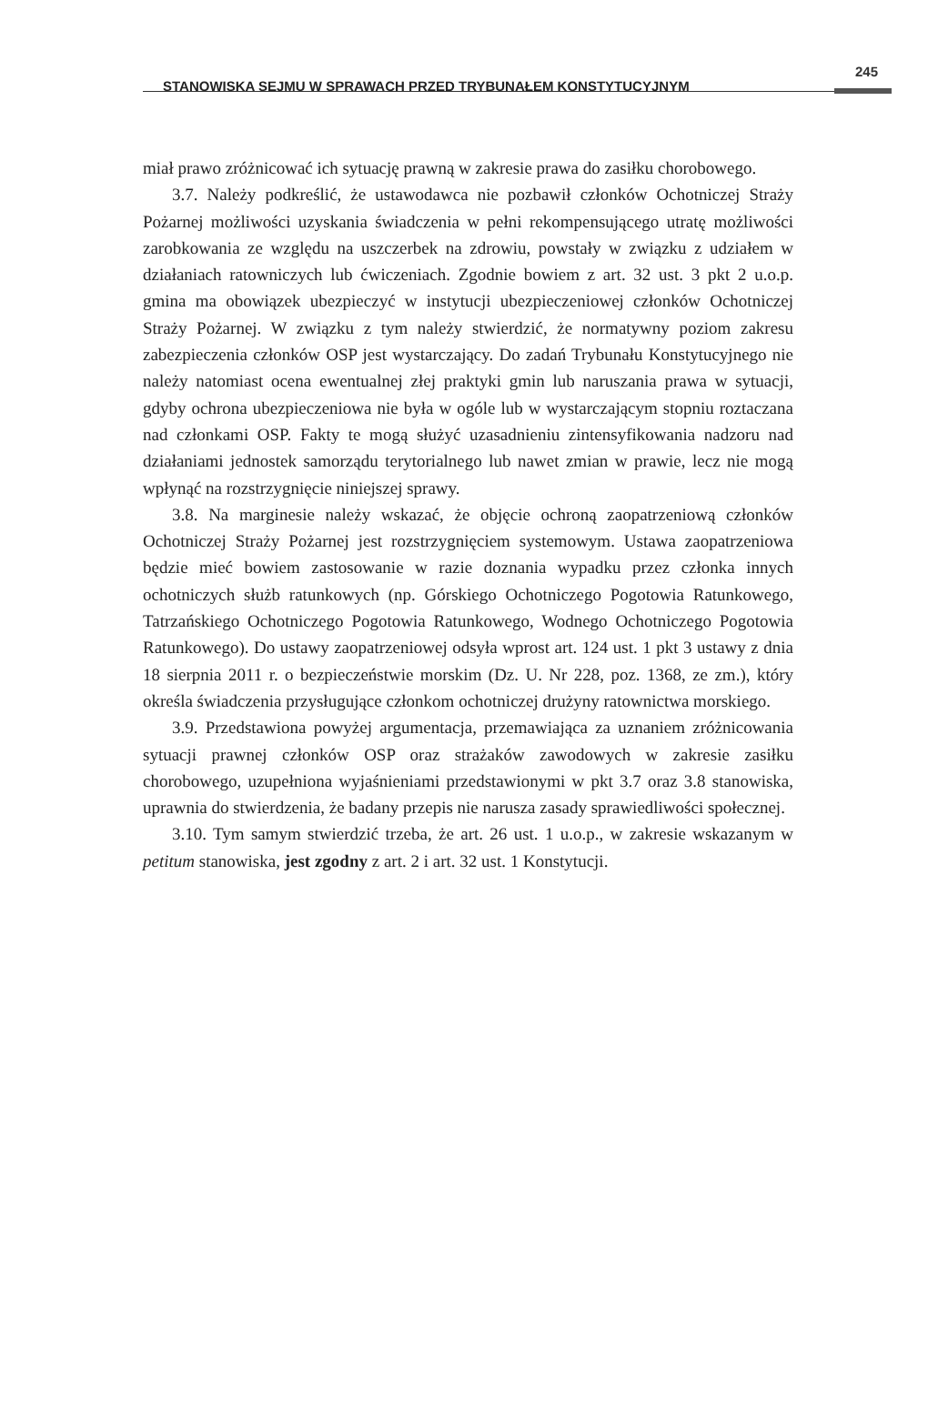STANOWISKA SEJMU W SPRAWACH PRZED TRYBUNAŁEM KONSTYTUCYJNYM
245
miał prawo zróżnicować ich sytuację prawną w zakresie prawa do zasiłku chorobowego.
3.7. Należy podkreślić, że ustawodawca nie pozbawił członków Ochotniczej Straży Pożarnej możliwości uzyskania świadczenia w pełni rekompensującego utratę możliwości zarobkowania ze względu na uszczerbek na zdrowiu, powstały w związku z udziałem w działaniach ratowniczych lub ćwiczeniach. Zgodnie bowiem z art. 32 ust. 3 pkt 2 u.o.p. gmina ma obowiązek ubezpieczyć w instytucji ubezpieczeniowej członków Ochotniczej Straży Pożarnej. W związku z tym należy stwierdzić, że normatywny poziom zakresu zabezpieczenia członków OSP jest wystarczający. Do zadań Trybunału Konstytucyjnego nie należy natomiast ocena ewentualnej złej praktyki gmin lub naruszania prawa w sytuacji, gdyby ochrona ubezpieczeniowa nie była w ogóle lub w wystarczającym stopniu roztaczana nad członkami OSP. Fakty te mogą służyć uzasadnieniu zintensyfikowania nadzoru nad działaniami jednostek samorządu terytorialnego lub nawet zmian w prawie, lecz nie mogą wpłynąć na rozstrzygnięcie niniejszej sprawy.
3.8. Na marginesie należy wskazać, że objęcie ochroną zaopatrzeniową członków Ochotniczej Straży Pożarnej jest rozstrzygnięciem systemowym. Ustawa zaopatrzeniowa będzie mieć bowiem zastosowanie w razie doznania wypadku przez członka innych ochotniczych służb ratunkowych (np. Górskiego Ochotniczego Pogotowia Ratunkowego, Tatrzańskiego Ochotniczego Pogotowia Ratunkowego, Wodnego Ochotniczego Pogotowia Ratunkowego). Do ustawy zaopatrzeniowej odsyła wprost art. 124 ust. 1 pkt 3 ustawy z dnia 18 sierpnia 2011 r. o bezpieczeństwie morskim (Dz. U. Nr 228, poz. 1368, ze zm.), który określa świadczenia przysługujące członkom ochotniczej drużyny ratownictwa morskiego.
3.9. Przedstawiona powyżej argumentacja, przemawiająca za uznaniem zróżnicowania sytuacji prawnej członków OSP oraz strażaków zawodowych w zakresie zasiłku chorobowego, uzupełniona wyjaśnieniami przedstawionymi w pkt 3.7 oraz 3.8 stanowiska, uprawnia do stwierdzenia, że badany przepis nie narusza zasady sprawiedliwości społecznej.
3.10. Tym samym stwierdzić trzeba, że art. 26 ust. 1 u.o.p., w zakresie wskazanym w petitum stanowiska, jest zgodny z art. 2 i art. 32 ust. 1 Konstytucji.